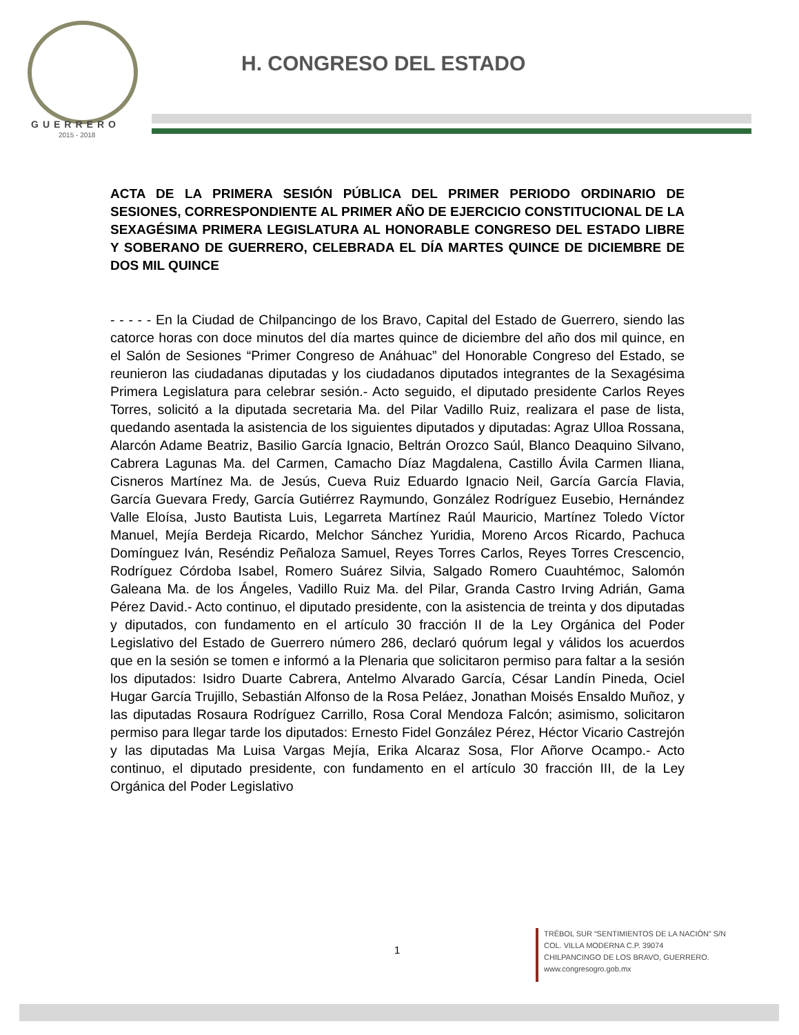GUERRERO
2015 - 2018
H. CONGRESO DEL ESTADO
ACTA DE LA PRIMERA SESIÓN PÚBLICA DEL PRIMER PERIODO ORDINARIO DE SESIONES, CORRESPONDIENTE AL PRIMER AÑO DE EJERCICIO CONSTITUCIONAL DE LA SEXAGÉSIMA PRIMERA LEGISLATURA AL HONORABLE CONGRESO DEL ESTADO LIBRE Y SOBERANO DE GUERRERO, CELEBRADA EL DÍA MARTES QUINCE DE DICIEMBRE DE DOS MIL QUINCE
- - - - - En la Ciudad de Chilpancingo de los Bravo, Capital del Estado de Guerrero, siendo las catorce horas con doce minutos del día martes quince de diciembre del año dos mil quince, en el Salón de Sesiones “Primer Congreso de Anáhuac” del Honorable Congreso del Estado, se reunieron las ciudadanas diputadas y los ciudadanos diputados integrantes de la Sexagésima Primera Legislatura para celebrar sesión.- Acto seguido, el diputado presidente Carlos Reyes Torres, solicitó a la diputada secretaria Ma. del Pilar Vadillo Ruiz, realizara el pase de lista, quedando asentada la asistencia de los siguientes diputados y diputadas: Agraz Ulloa Rossana, Alarcón Adame Beatriz, Basilio García Ignacio, Beltrán Orozco Saúl, Blanco Deaquino Silvano, Cabrera Lagunas Ma. del Carmen, Camacho Díaz Magdalena, Castillo Ávila Carmen Iliana, Cisneros Martínez Ma. de Jesús, Cueva Ruiz Eduardo Ignacio Neil, García García Flavia, García Guevara Fredy, García Gutiérrez Raymundo, González Rodríguez Eusebio, Hernández Valle Eloísa, Justo Bautista Luis, Legarreta Martínez Raúl Mauricio, Martínez Toledo Víctor Manuel, Mejía Berdeja Ricardo, Melchor Sánchez Yuridia, Moreno Arcos Ricardo, Pachuca Domínguez Iván, Reséndiz Peñaloza Samuel, Reyes Torres Carlos, Reyes Torres Crescencio, Rodríguez Córdoba Isabel, Romero Suárez Silvia, Salgado Romero Cuauhtémoc, Salomón Galeana Ma. de los Ángeles, Vadillo Ruiz Ma. del Pilar, Granda Castro Irving Adrián, Gama Pérez David.- Acto continuo, el diputado presidente, con la asistencia de treinta y dos diputadas y diputados, con fundamento en el artículo 30 fracción II de la Ley Orgánica del Poder Legislativo del Estado de Guerrero número 286, declaró quórum legal y válidos los acuerdos que en la sesión se tomen e informó a la Plenaria que solicitaron permiso para faltar a la sesión los diputados: Isidro Duarte Cabrera, Antelmo Alvarado García, César Landín Pineda, Ociel Hugar García Trujillo, Sebastián Alfonso de la Rosa Peláez, Jonathan Moisés Ensaldo Muñoz, y las diputadas Rosaura Rodríguez Carrillo, Rosa Coral Mendoza Falcón; asimismo, solicitaron permiso para llegar tarde los diputados: Ernesto Fidel González Pérez, Héctor Vicario Castrejón y las diputadas Ma Luisa Vargas Mejía, Erika Alcaraz Sosa, Flor Añorve Ocampo.- Acto continuo, el diputado presidente, con fundamento en el artículo 30 fracción III, de la Ley Orgánica del Poder Legislativo
1
TRÉBOL SUR “SENTIMIENTOS DE LA NACIÓN” S/N
COL. VILLA MODERNA C.P. 39074
CHILPANCINGO DE LOS BRAVO, GUERRERO.
www.congresogro.gob.mx